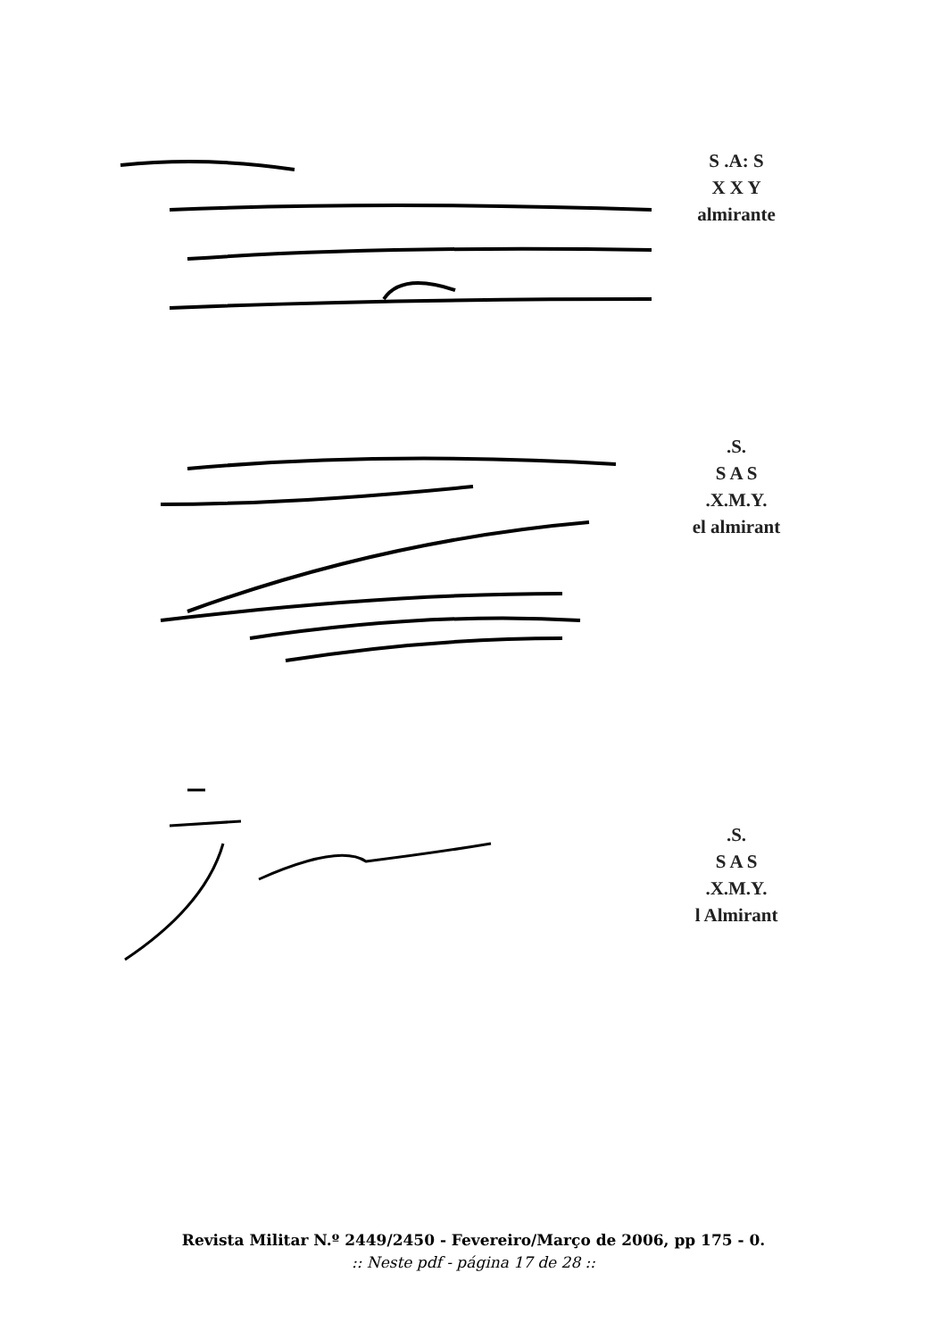S .A: S
X X Y
almirante
.S.
S A S
.X.M.Y.
el almirant
.S.
S A S
.X.M.Y.
l Almirant
Revista Militar N.º 2449/2450 - Fevereiro/Março de 2006, pp 175 - 0.
:: Neste pdf - página 17 de 28 ::